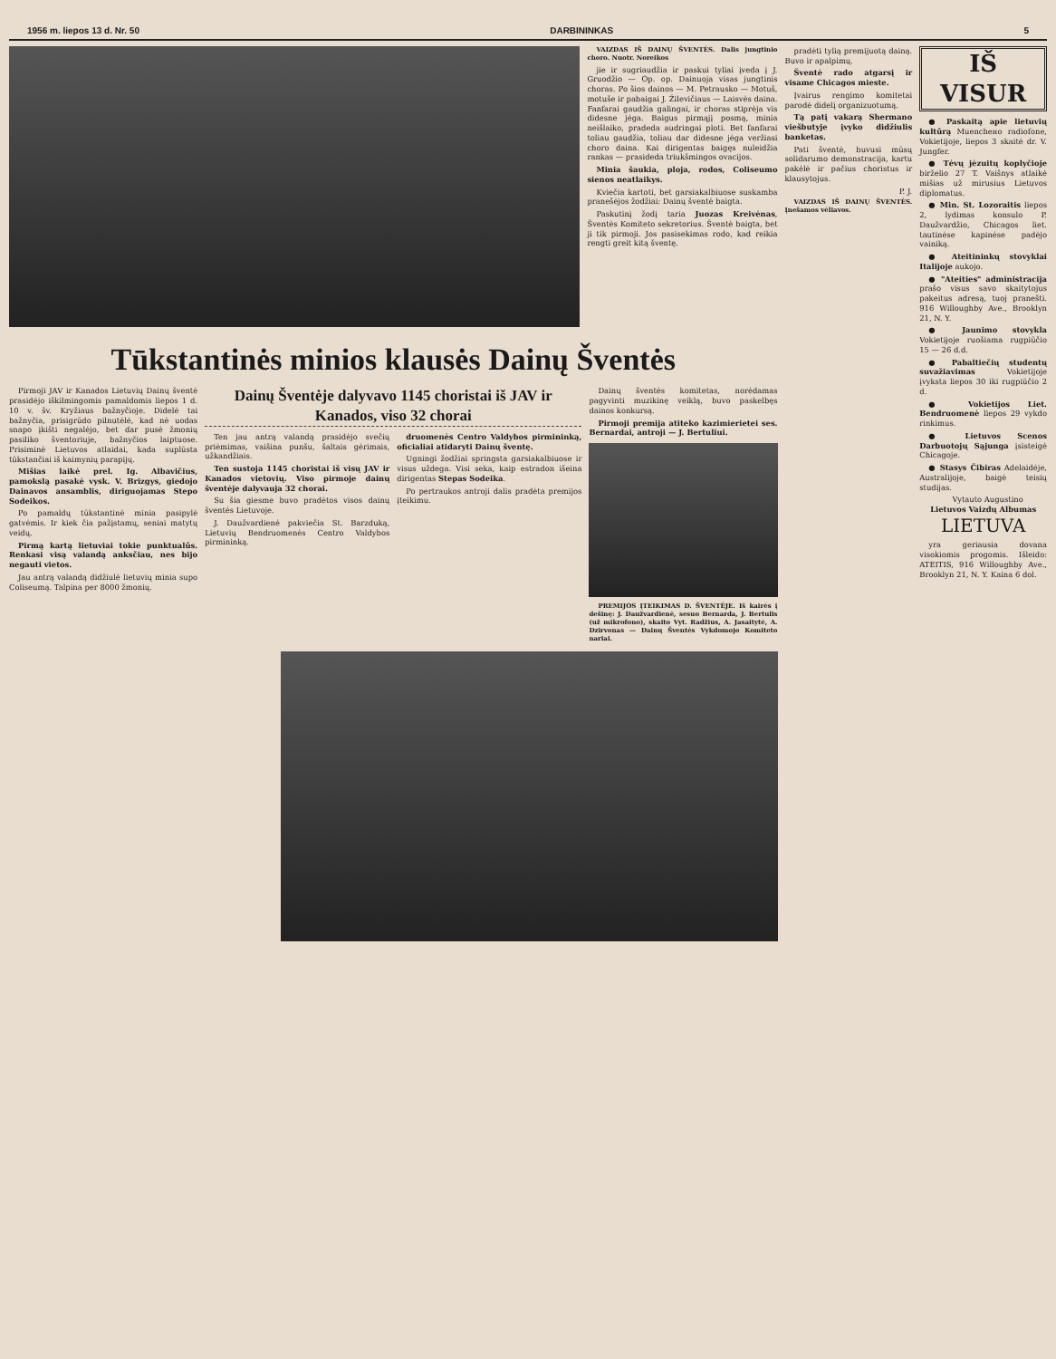1956 m. liepos 13 d. Nr. 50 DARBININKAS 5
VAIZDAS IŠ DAINŲ ŠVENTĖS. Dalis jungtinio choro. Nuotr. Noreikos
jie ir sugriaudžia ir paskui tyliai įveda į J. Gruodžio — Op. op. Dainuoja visas jungtinis choras. Po šios dainos — M. Petrausko — Motuš, motuše ir pabaigai J. Žilevičiaus — Laisvės daina. Fanfarai gaudžia galingai, ir choras stiprėja vis didesne jėga. Baigus pirmąjį posmą, minia neišlaiko, pradeda audringai ploti. Bet fanfarai toliau gaudžia, toliau dar didesne jėga veržiasi choro daina. Kai dirigentas baigęs nuleidžia rankas — prasideda triukšmingos ovacijos.
Minia šaukia, ploja, rodos, Coliseumo sienos neatlaikys.
Kviečia kartoti, bet garsiakalbiuose suskamba pranešėjos žodžiai: Dainų šventė baigta.
Paskutinį žodį taria Juozas Kreivėnas, Šventės Komiteto sekretorius. Šventė baigta, bet ji tik pirmoji. Jos pasisekimas rodo, kad reikia rengti greit kitą šventę.
Tūkstantinės minios klausės Dainų Šventės
Pirmoji JAV ir Kanados Lietuvių Dainų šventė prasidėjo iškilmingomis pamaldomis liepos 1 d. 10 v. šv. Kryžiaus bažnyčioje. Didelė tai bažnyčia, prisigrūdo pilnutėlė, kad nė uodas snapo įkišti negalėjo, bet dar pusė žmonių pasiliko šventoriuje, bažnyčios laiptuose. Prisiminė Lietuvos atlaidai, kada suplūsta tūkstančiai iš kaimynių parapijų.
Mišias laikė prel. Ig. Albavičius, pamokslą pasakė vysk. V. Brizgys, giedojo Dainavos ansamblis, diriguojamas Stepo Sodeikos.
Po pamaldų tūkstantinė minia pasipylė gatvėmis. Ir kiek čia pažįstamų, seniai matytų veidų.
Pirmą kartą lietuviai tokie punktualūs. Renkasi visą valandą anksčiau, nes bijo negauti vietos.
Jau antrą valandą didžiulė lietuvių minia supo Coliseumą. Talpina per 8000 žmonių.
Dainų Šventėje dalyvavo 1145 choristai iš JAV ir Kanados, viso 32 chorai
Ten jau antrą valandą prasidėjo svečių priėmimas, vaišina punšu, šaltais gėrimais, užkandžiais.
Ten sustoja 1145 choristai iš visų JAV ir Kanados vietovių. Viso pirmoje dainų šventėje dalyvauja 32 chorai.
Su šia giesme buvo pradėtos visos dainų šventės Lietuvoje.
J. Daužvardienė pakviečia St. Barzduką, Lietuvių Bendruomenės Centro Valdybos pirmininką.
druomenės Centro Valdybos pirmininką, oficialiai atidaryti Dainų šventę.
Ugningi žodžiai springsta garsiakalbiuose ir visus uždega. Visi seka, kaip estradon išeina dirigentas Stepas Sodeika.
Po pertraukos antroji dalis pradėta premijos įteikimu.
Dainų šventės komitetas, norėdamas pagyvinti muzikinę veiklą, buvo paskelbęs dainos konkursą.
Pirmoji premija atiteko kazimierietei ses. Bernardai, antroji — J. Bertuliui.
PREMIJOS ĮTEIKIMAS D. ŠVENTĖJE. Iš kairės į dešinę: J. Daužvardienė, sesuo Bernarda, J. Bertulis (už mikrofono), skaito Vyt. Radžius, A. Jasaitytė, A. Dzirvonas — Dainų Šventės Vykdomojo Komiteto nariai.
pradėti tylią premijuotą dainą. Buvo ir apalpimų.
Šventė rado atgarsį ir visame Chicagos mieste.
Įvairus rengimo komitetai parodė didelį organizuotumą.
Tą patį vakarą Shermano viešbutyje įvyko didžiulis banketas.
Pati šventė, buvusi mūsų solidarumo demonstracija, kartu pakėlė ir pačius choristus ir klausytojus.
P. J.
VAIZDAS IŠ DAINŲ ŠVENTĖS. Įnešamos vėliavos.
IŠ VISUR
● Paskaitą apie lietuvių kultūrą Muenchено radiofone, Vokietijoje, liepos 3 skaitė dr. V. Jungfer.
● Tėvų jėzuitų koplyčioje birželio 27 T. Vaišnys atlaikė mišias už mirusius Lietuvos diplomatus.
● Min. St. Lozoraitis liepos 2, lydimas konsulo P. Daužvardžio, Chicagos liet. tautinėse kapinėse padėjo vainiką.
● Ateitininkų stovyklai Italijoje aukojo.
● "Ateities" administracija prašo visus savo skaitytojus pakeitus adresą, tuoj pranešti. 916 Willoughby Ave., Brooklyn 21, N. Y.
● Jaunimo stovykla Vokietijoje ruošiama rugpiūčio 15 — 26 d.d.
● Pabaltiečių studentų suvažiavimas Vokietijoje įvyksta liepos 30 iki rugpiūčio 2 d.
● Vokietijos Liet. Bendruomenė liepos 29 vykdo rinkimus.
● Lietuvos Scenos Darbuotojų Sąjunga įsisteigė Chicagoje.
● Stasys Čibiras Adelaidėje, Australijoje, baigė teisių studijas.
Vytauto Augustino
Lietuvos Vaizdų Albumas
LIETUVA
yra geriausia dovana visokiomis progomis. Išleido: ATEITIS, 916 Willoughby Ave., Brooklyn 21, N. Y. Kaina 6 dol.